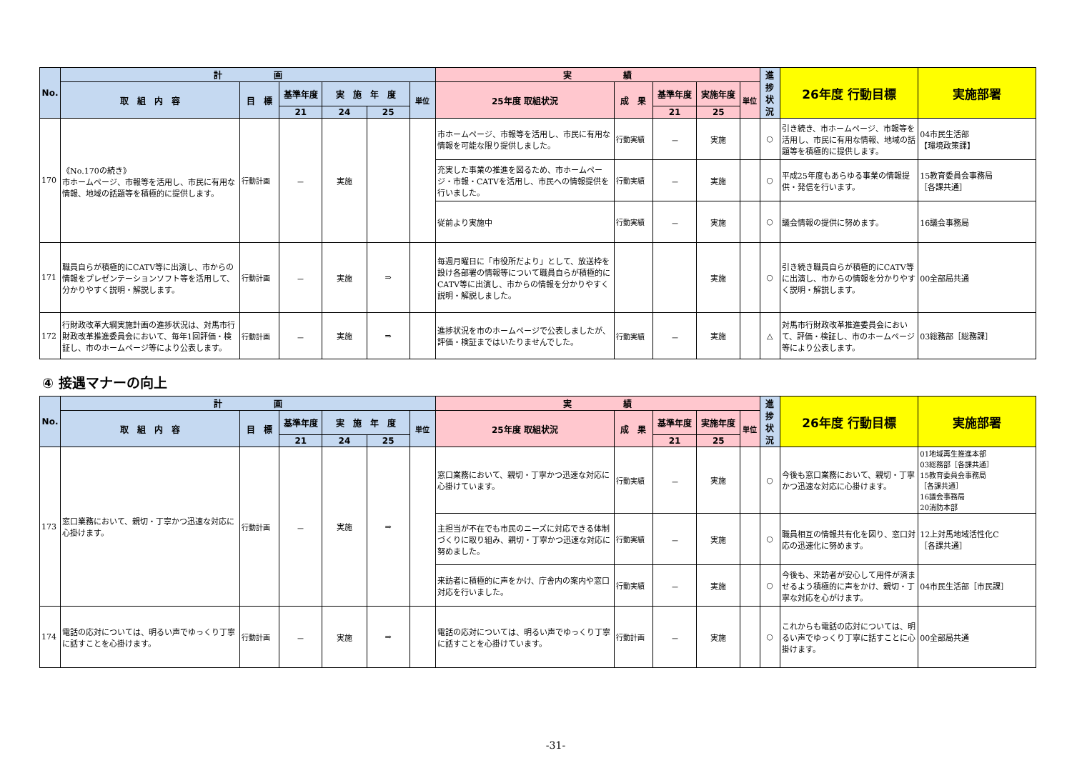| No. | 計 画 | | | | | | 実 績 | | | | | 進捗状況 | 26年度 行動目標 | 実施部署 |
| --- | --- | --- | --- | --- | --- | --- | --- | --- | --- | --- | --- | --- | --- | --- |
| | 取 組 内 容 | 目 標 | 基準年度 | 実 施 年 度 | | 単位 | 25年度 取組状況 | 成 果 | 基準年度 | 実施年度 | 単位 | | | |
| | | | 21 | 24 | 25 | | | | 21 | 25 | | | | |
| 170 | 《No.170の続き》 市ホームページ、市報等を活用し、市民に有用な情報、地域の話題等を積極的に提供します。 | 行動計画 | － | 実施 | | | 市ホームページ、市報等を活用し、市民に有用な情報を可能な限り提供しました。 | 行動実績 | － | 実施 | | ○ | 引き続き、市ホームページ、市報等を活用し、市民に有用な情報、地域の話題等を積極的に提供します。 | 04市民生活部 【環境政策課】 |
| | | | | | | | 充実した事業の推進を図るため、市ホームページ・市報・CATVを活用し、市民への情報提供を行いました。 | 行動実績 | － | 実施 | | ○ | 平成25年度もあらゆる事業の情報提供・発信を行います。 | 15教育委員会事務局 ［各課共通］ |
| | | | | | | | 従前より実施中 | 行動実績 | － | 実施 | | ○ | 議会情報の提供に努めます。 | 16議会事務局 |
| 171 | 職員自らが積極的にCATV等に出演し、市からの情報をプレゼンテーションソフト等を活用して、分かりやすく説明・解説します。 | 行動計画 | － | 実施 | ⇒ | | 毎週月曜日に「市役所だより」として、放送枠を設け各部署の情報等について職員自らが積極的にCATV等に出演し、市からの情報を分かりやすく説明・解説しました。 | | | 実施 | | ○ | 引き続き職員自らが積極的にCATV等に出演し、市からの情報を分かりやすく説明・解説します。 | 00全部局共通 |
| 172 | 行財政改革大綱実施計画の進捗状況は、対馬市行財政改革推進委員会において、毎年1回評価・検証し、市のホームページ等により公表します。 | 行動計画 | － | 実施 | ⇒ | | 進捗状況を市のホームページで公表しましたが、評価・検証まではいたりませんでした。 | 行動実績 | － | 実施 | | △ | 対馬市行財政改革推進委員会において、評価・検証し、市のホームページ等により公表します。 | 03総務部［総務課］ |
④ 接遇マナーの向上
| No. | 計 画 | | | | | | 実 績 | | | | | 進捗状況 | 26年度 行動目標 | 実施部署 |
| --- | --- | --- | --- | --- | --- | --- | --- | --- | --- | --- | --- | --- | --- | --- |
| | 取 組 内 容 | 目 標 | 基準年度 | 実 施 年 度 | | 単位 | 25年度 取組状況 | 成 果 | 基準年度 | 実施年度 | 単位 | | | |
| | | | 21 | 24 | 25 | | | | 21 | 25 | | | | |
| 173 | 窓口業務において、親切・丁寧かつ迅速な対応に心掛けます。 | 行動計画 | － | 実施 | ⇒ | | 窓口業務において、親切・丁寧かつ迅速な対応に心掛けています。 | 行動実績 | － | 実施 | | ○ | 今後も窓口業務において、親切・丁寧かつ迅速な対応に心掛けます。 | 01地域再生推進本部 03総務部［各課共通］ 15教育委員会事務局 ［各課共通］ 16議会事務局 20消防本部 |
| | | | | | | | 主担当が不在でも市民のニーズに対応できる体制づくりに取り組み、親切・丁寧かつ迅速な対応に努めました。 | 行動実績 | － | 実施 | | ○ | 職員相互の情報共有化を図り、窓口対応の迅速化に努めます。 | 12上対馬地域活性化C ［各課共通］ |
| | | | | | | | 来訪者に積極的に声をかけ、庁舎内の案内や窓口対応を行いました。 | 行動実績 | － | 実施 | | ○ | 今後も、来訪者が安心して用件が済ませるよう積極的に声をかけ、親切・丁寧な対応を心がけます。 | 04市民生活部［市民課］ |
| 174 | 電話の応対については、明るい声でゆっくり丁寧に話すことを心掛けます。 | 行動計画 | － | 実施 | ⇒ | | 電話の応対については、明るい声でゆっくり丁寧に話すことを心掛けています。 | 行動計画 | － | 実施 | | ○ | これからも電話の応対については、明るい声でゆっくり丁寧に話すことに心掛けます。 | 00全部局共通 |
-31-